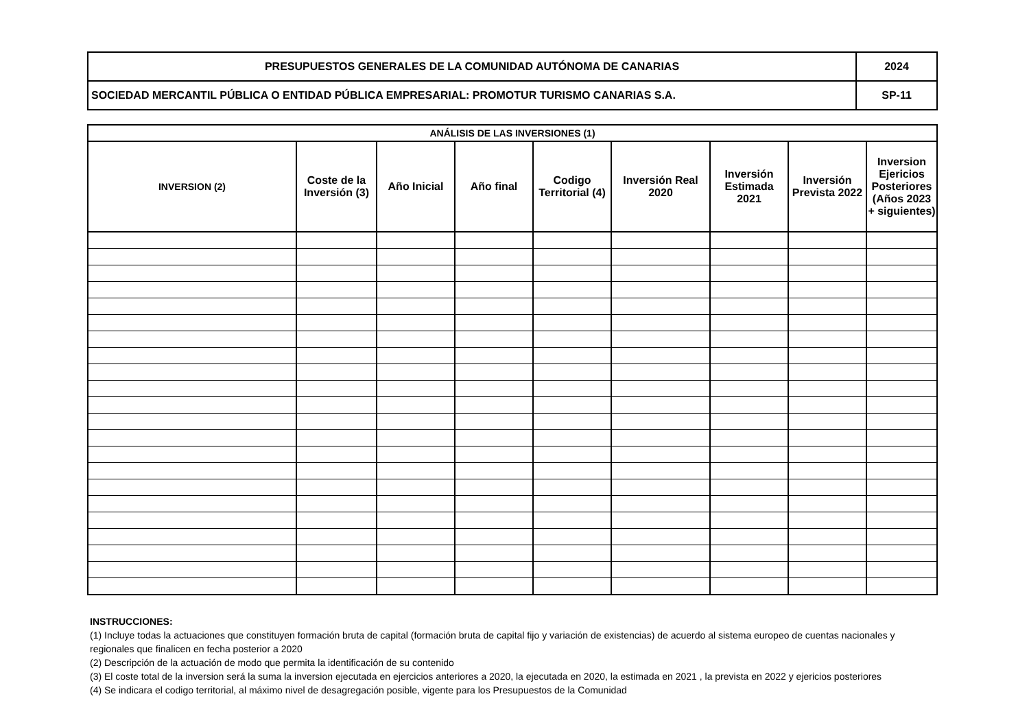| PRESUPUESTOS GENERALES DE LA COMUNIDAD AUTÓNOMA DE CANARIAS | 2024 |
| SOCIEDAD MERCANTIL PÚBLICA O ENTIDAD PÚBLICA EMPRESARIAL: PROMOTUR TURISMO CANARIAS S.A. | SP-11 |
| ANÁLISIS DE LAS INVERSIONES (1) | | | | | | | | |
| --- | --- | --- | --- | --- | --- | --- | --- | --- |
| INVERSION (2) | Coste de la Inversión (3) | Año Inicial | Año final | Codigo Territorial (4) | Inversión Real 2020 | Inversión Estimada 2021 | Inversión Prevista 2022 | Inversion Ejericios Posteriores (Años 2023 + siguientes) |
INSTRUCCIONES:
(1) Incluye todas la actuaciones que constituyen formación bruta de capital (formación bruta de capital fijo y variación de existencias) de acuerdo al sistema europeo de cuentas nacionales y regionales que finalicen en fecha posterior a 2020
(2) Descripción de la actuación de modo que permita la identificación de su contenido
(3) El coste total de la inversion será la suma la inversion ejecutada en ejercicios anteriores a 2020, la ejecutada en 2020, la estimada en 2021 , la prevista en 2022 y ejericios posteriores
(4) Se indicara el codigo territorial, al máximo nivel de desagregación posible, vigente para los Presupuestos de la Comunidad